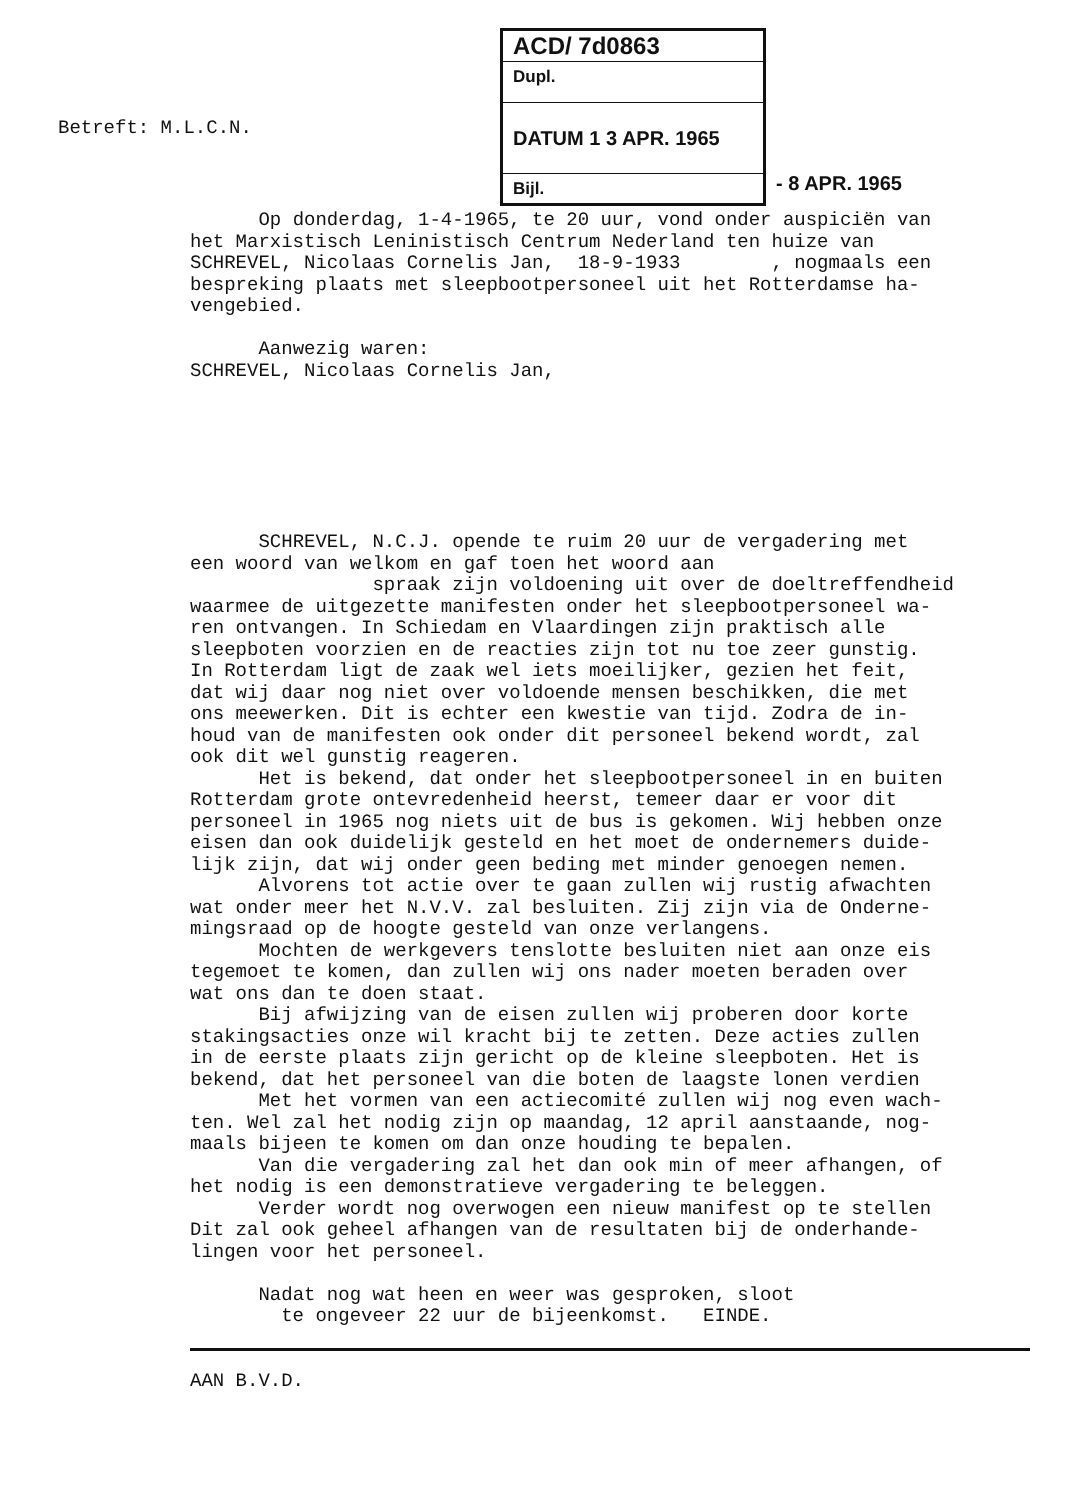Betreft: M.L.C.N.
ACD/ 7d0863
Dupl.
DATUM 1 3 APR. 1965
Bijl.
- 8 APR. 1965
Op donderdag, 1-4-1965, te 20 uur, vond onder auspiciën van het Marxistisch Leninistisch Centrum Nederland ten huize van SCHREVEL, Nicolaas Cornelis Jan, 18-9-1933 , nogmaals een bespreking plaats met sleepbootpersoneel uit het Rotterdamse ha- vengebied. Aanwezig waren: SCHREVEL, Nicolaas Cornelis Jan,
SCHREVEL, N.C.J. opende te ruim 20 uur de vergadering met een woord van welkom en gaf toen het woord aan spraak zijn voldoening uit over de doeltreffendheid waarmee de uitgezette manifesten onder het sleepbootpersoneel wa- ren ontvangen. In Schiedam en Vlaardingen zijn praktisch alle sleepboten voorzien en de reacties zijn tot nu toe zeer gunstig. In Rotterdam ligt de zaak wel iets moeilijker, gezien het feit, dat wij daar nog niet over voldoende mensen beschikken, die met ons meewerken. Dit is echter een kwestie van tijd. Zodra de in- houd van de manifesten ook onder dit personeel bekend wordt, zal ook dit wel gunstig reageren. Het is bekend, dat onder het sleepbootpersoneel in en buiten Rotterdam grote ontevredenheid heerst, temeer daar er voor dit personeel in 1965 nog niets uit de bus is gekomen. Wij hebben onze eisen dan ook duidelijk gesteld en het moet de ondernemers duide- lijk zijn, dat wij onder geen beding met minder genoegen nemen. Alvorens tot actie over te gaan zullen wij rustig afwachten wat onder meer het N.V.V. zal besluiten. Zij zijn via de Onderne- mingsraad op de hoogte gesteld van onze verlangens. Mochten de werkgevers tenslotte besluiten niet aan onze eis tegemoet te komen, dan zullen wij ons nader moeten beraden over wat ons dan te doen staat. Bij afwijzing van de eisen zullen wij proberen door korte stakingsacties onze wil kracht bij te zetten. Deze acties zullen in de eerste plaats zijn gericht op de kleine sleepboten. Het is bekend, dat het personeel van die boten de laagste lonen verdien Met het vormen van een actiecomité zullen wij nog even wach- ten. Wel zal het nodig zijn op maandag, 12 april aanstaande, nog- maals bijeen te komen om dan onze houding te bepalen. Van die vergadering zal het dan ook min of meer afhangen, of het nodig is een demonstratieve vergadering te beleggen. Verder wordt nog overwogen een nieuw manifest op te stellen Dit zal ook geheel afhangen van de resultaten bij de onderhande- lingen voor het personeel. Nadat nog wat heen en weer was gesproken, sloot te ongeveer 22 uur de bijeenkomst. EINDE.
AAN B.V.D.